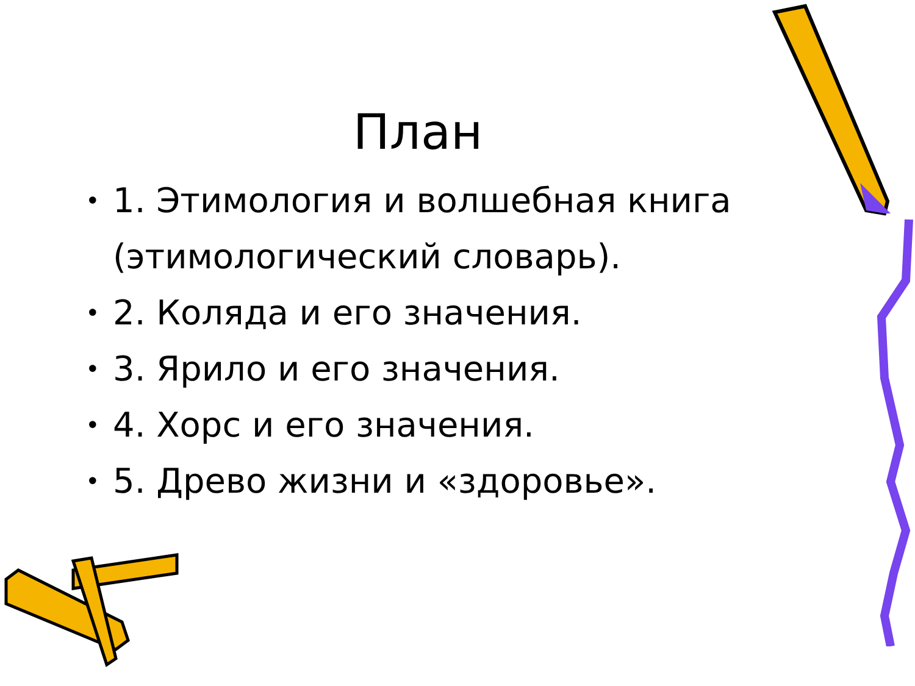План
• 1. Этимология и волшебная книга (этимологический словарь).
• 2. Коляда и его значения.
• 3. Ярило и его значения.
• 4. Хорс и его значения.
• 5. Древо жизни и «здоровье».